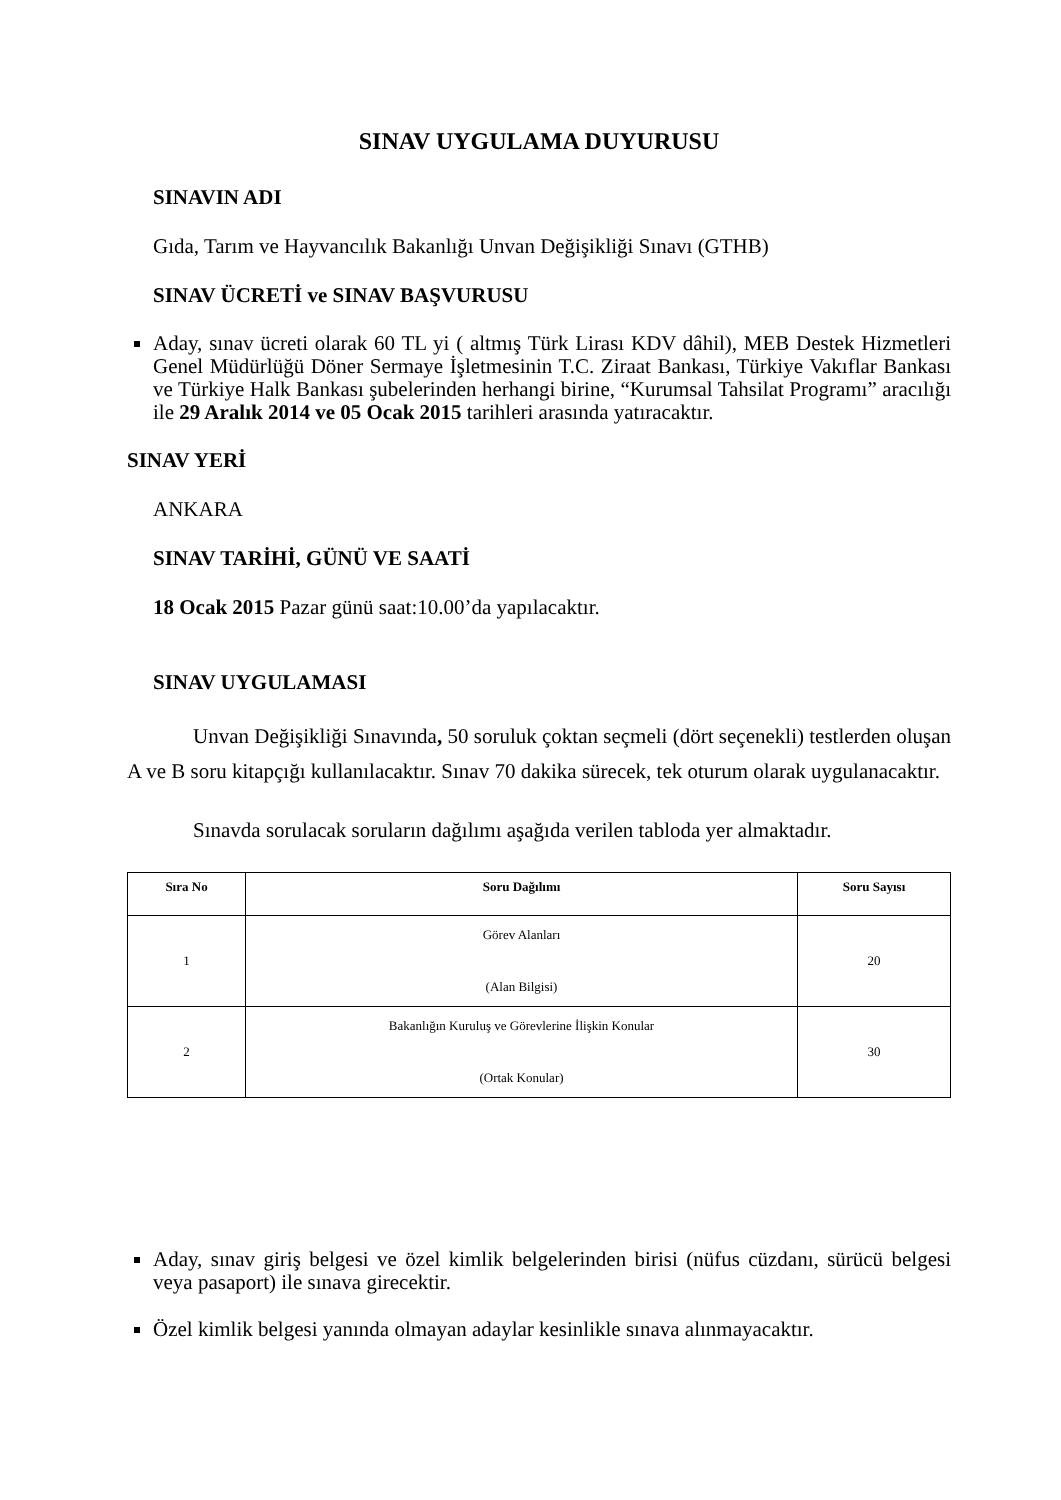SINAV UYGULAMA DUYURUSU
SINAVIN ADI
Gıda, Tarım ve Hayvancılık Bakanlığı Unvan Değişikliği Sınavı (GTHB)
SINAV ÜCRETİ ve SINAV BAŞVURUSU
Aday, sınav ücreti olarak 60 TL yi ( altmış Türk Lirası KDV dâhil), MEB Destek Hizmetleri Genel Müdürlüğü Döner Sermaye İşletmesinin T.C. Ziraat Bankası, Türkiye Vakıflar Bankası ve Türkiye Halk Bankası şubelerinden herhangi birine, “Kurumsal Tahsilat Programı” aracılığı ile 29 Aralık 2014 ve 05 Ocak 2015 tarihleri arasında yatıracaktır.
SINAV YERİ
ANKARA
SINAV TARİHİ, GÜNÜ VE SAATİ
18 Ocak 2015 Pazar günü saat:10.00’da yapılacaktır.
SINAV UYGULAMASI
Unvan Değişikliği Sınavında, 50 soruluk çoktan seçmeli (dört seçenekli) testlerden oluşan A ve B soru kitapçığı kullanılacaktır. Sınav 70 dakika sürecek, tek oturum olarak uygulanacaktır.
Sınavda sorulacak soruların dağılımı aşağıda verilen tabloda yer almaktadır.
| Sıra No | Soru Dağılımı | Soru Sayısı |
| --- | --- | --- |
| 1 | Görev Alanları (Alan Bilgisi) | 20 |
| 2 | Bakanlığın Kuruluş ve Görevlerine İlişkin Konular (Ortak Konular) | 30 |
Aday, sınav giriş belgesi ve özel kimlik belgelerinden birisi (nüfus cüzdanı, sürücü belgesi veya pasaport) ile sınava girecektir.
Özel kimlik belgesi yanında olmayan adaylar kesinlikle sınava alınmayacaktır.